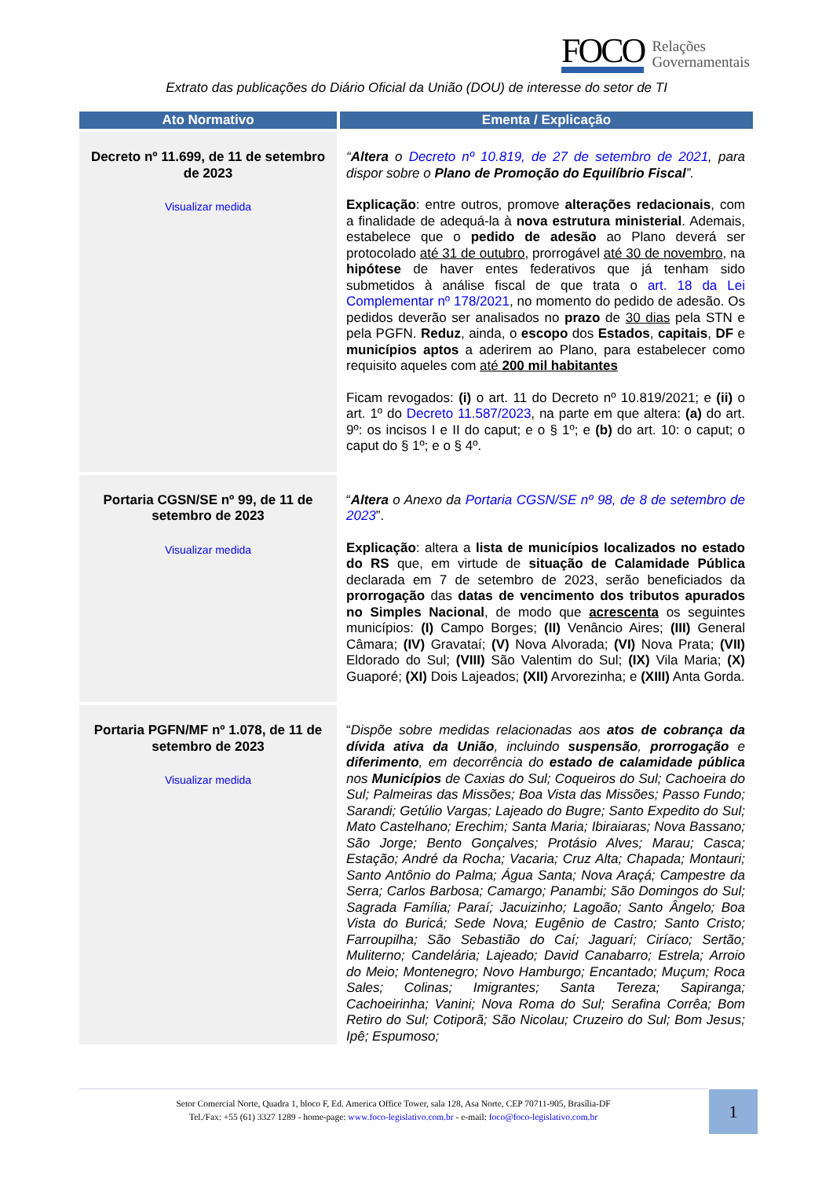FOCO Relações
Governamentais
Extrato das publicações do Diário Oficial da União (DOU) de interesse do setor de TI
| Ato Normativo | Ementa / Explicação |
| --- | --- |
| Decreto nº 11.699, de 11 de setembro de 2023 Visualizar medida | “ Altera o Decreto nº 10.819, de 27 de setembro de 2021 , para dispor sobre o Plano de Promoção do Equilíbrio Fiscal ”. Explicação : entre outros, promove alterações redacionais , com a finalidade de adequá-la à nova estrutura ministerial . Ademais, estabelece que o pedido de adesão ao Plano deverá ser protocolado até 31 de outubro , prorrogável até 30 de novembro , na hipótese de haver entes federativos que já tenham sido submetidos à análise fiscal de que trata o art. 18 da Lei Complementar nº 178/2021 , no momento do pedido de adesão. Os pedidos deverão ser analisados no prazo de 30 dias pela STN e pela PGFN. Reduz , ainda, o escopo dos Estados , capitais , DF e municípios aptos a aderirem ao Plano, para estabelecer como requisito aqueles com até 200 mil habitantes Ficam revogados: (i) o art. 11 do Decreto nº 10.819/2021; e (ii) o art. 1º do Decreto 11.587/2023 , na parte em que altera: (a) do art. 9º: os incisos I e II do caput; e o § 1º; e (b) do art. 10: o caput; o caput do § 1º; e o § 4º. |
| Portaria CGSN/SE nº 99, de 11 de setembro de 2023 Visualizar medida | “ Altera o Anexo da Portaria CGSN/SE nº 98, de 8 de setembro de 2023 ”. Explicação : altera a lista de municípios localizados no estado do RS que, em virtude de situação de Calamidade Pública declarada em 7 de setembro de 2023, serão beneficiados da prorrogação das datas de vencimento dos tributos apurados no Simples Nacional , de modo que acrescenta os seguintes municípios: (I) Campo Borges; (II) Venâncio Aires; (III) General Câmara; (IV) Gravataí; (V) Nova Alvorada; (VI) Nova Prata; (VII) Eldorado do Sul; (VIII) São Valentim do Sul; (IX) Vila Maria; (X) Guaporé; (XI) Dois Lajeados; (XII) Arvorezinha; e (XIII) Anta Gorda. |
| Portaria PGFN/MF nº 1.078, de 11 de setembro de 2023 Visualizar medida | “ Dispõe sobre medidas relacionadas aos atos de cobrança da dívida ativa da União , incluindo suspensão , prorrogação e diferimento , em decorrência do estado de calamidade pública nos Municípios de Caxias do Sul; Coqueiros do Sul; Cachoeira do Sul; Palmeiras das Missões; Boa Vista das Missões; Passo Fundo; Sarandi; Getúlio Vargas; Lajeado do Bugre; Santo Expedito do Sul; Mato Castelhano; Erechim; Santa Maria; Ibiraiaras; Nova Bassano; São Jorge; Bento Gonçalves; Protásio Alves; Marau; Casca; Estação; André da Rocha; Vacaria; Cruz Alta; Chapada; Montauri; Santo Antônio do Palma; Água Santa; Nova Araçá; Campestre da Serra; Carlos Barbosa; Camargo; Panambi; São Domingos do Sul; Sagrada Família; Paraí; Jacuizinho; Lagoão; Santo Ângelo; Boa Vista do Buricá; Sede Nova; Eugênio de Castro; Santo Cristo; Farroupilha; São Sebastião do Caí; Jaguarí; Ciríaco; Sertão; Muliterno; Candelária; Lajeado; David Canabarro; Estrela; Arroio do Meio; Montenegro; Novo Hamburgo; Encantado; Muçum; Roca Sales; Colinas; Imigrantes; Santa Tereza; Sapiranga; Cachoeirinha; Vanini; Nova Roma do Sul; Serafina Corrêa; Bom Retiro do Sul; Cotiporã; São Nicolau; Cruzeiro do Sul; Bom Jesus; Ipê; Espumoso; |
Setor Comercial Norte, Quadra 1, bloco F, Ed. America Office Tower, sala 128, Asa Norte, CEP 70711-905, Brasília-DF
Tel./Fax: +55 (61) 3327 1289 - home-page: www.foco-legislativo.com.br - e-mail: foco@foco-legislativo.com.br
1